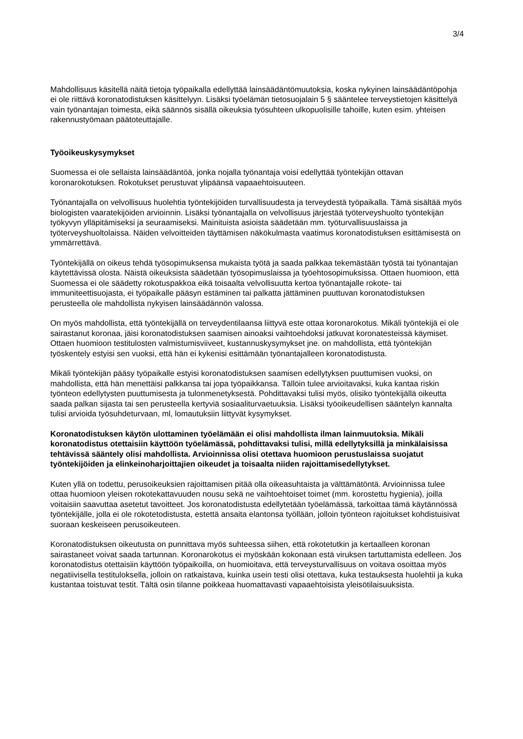3/4
Mahdollisuus käsitellä näitä tietoja työpaikalla edellyttää lainsäädäntömuutoksia, koska nykyinen lainsäädäntöpohja ei ole riittävä koronatodistuksen käsittelyyn. Lisäksi työelämän tietosuojalain 5 § sääntelee terveystietojen käsittelyä vain työnantajan toimesta, eikä säännös sisällä oikeuksia työsuhteen ulkopuolisille tahoille, kuten esim. yhteisen rakennustyömaan päätoteuttajalle.
Työoikeuskysymykset
Suomessa ei ole sellaista lainsäädäntöä, jonka nojalla työnantaja voisi edellyttää työntekijän ottavan koronarokotuksen. Rokotukset perustuvat ylipäänsä vapaaehtoisuuteen.
Työnantajalla on velvollisuus huolehtia työntekijöiden turvallisuudesta ja terveydestä työpaikalla. Tämä sisältää myös biologisten vaaratekijöiden arvioinnin. Lisäksi työnantajalla on velvollisuus järjestää työterveyshuolto työntekijän työkyvyn ylläpitämiseksi ja seuraamiseksi. Mainituista asioista säädetään mm. työturvallisuuslaissa ja työterveyshuoltolaissa. Näiden velvoitteiden täyttämisen näkökulmasta vaatimus koronatodistuksen esittämisestä on ymmärrettävä.
Työntekijällä on oikeus tehdä työsopimuksensa mukaista työtä ja saada palkkaa tekemästään työstä tai työnantajan käytettävissä olosta. Näistä oikeuksista säädetään työsopimuslaissa ja työehtosopimuksissa. Ottaen huomioon, että Suomessa ei ole säädetty rokotuspakkoa eikä toisaalta velvollisuutta kertoa työnantajalle rokote- tai immuniteettisuojasta, ei työpaikalle pääsyn estäminen tai palkatta jättäminen puuttuvan koronatodistuksen perusteella ole mahdollista nykyisen lainsäädännön valossa.
On myös mahdollista, että työntekijällä on terveydentilaansa liittyvä este ottaa koronarokotus. Mikäli työntekijä ei ole sairastanut koronaa, jäisi koronatodistuksen saamisen ainoaksi vaihtoehdoksi jatkuvat koronatesteissä käymiset. Ottaen huomioon testitulosten valmistumisviiveet, kustannuskysymykset jne. on mahdollista, että työntekijän työskentely estyisi sen vuoksi, että hän ei kykenisi esittämään työnantajalleen koronatodistusta.
Mikäli työntekijän pääsy työpaikalle estyisi koronatodistuksen saamisen edellytyksen puuttumisen vuoksi, on mahdollista, että hän menettäisi palkkansa tai jopa työpaikkansa. Tällöin tulee arvioitavaksi, kuka kantaa riskin työnteon edellytysten puuttumisesta ja tulonmenetyksestä. Pohdittavaksi tulisi myös, olisiko työntekijällä oikeutta saada palkan sijasta tai sen perusteella kertyviä sosiaaliturvaetuuksia. Lisäksi työoikeudellisen sääntelyn kannalta tulisi arvioida työsuhdeturvaan, ml, lomautuksiin liittyvät kysymykset.
Koronatodistuksen käytön ulottaminen työelämään ei olisi mahdollista ilman lainmuutoksia. Mikäli koronatodistus otettaisiin käyttöön työelämässä, pohdittavaksi tulisi, millä edellytyksillä ja minkälaisissa tehtävissä sääntely olisi mahdollista. Arvioinnissa olisi otettava huomioon perustuslaissa suojatut työntekijöiden ja elinkeinoharjoittajien oikeudet ja toisaalta niiden rajoittamisedellytykset.
Kuten yllä on todettu, perusoikeuksien rajoittamisen pitää olla oikeasuhtaista ja välttämätöntä. Arvioinnissa tulee ottaa huomioon yleisen rokotekattavuuden nousu sekä ne vaihtoehtoiset toimet (mm. korostettu hygienia), joilla voitaisiin saavuttaa asetetut tavoitteet. Jos koronatodistusta edellytetään työelämässä, tarkoittaa tämä käytännössä työntekijälle, jolla ei ole rokotetodistusta, estettä ansaita elantonsa työllään, jolloin työnteon rajoitukset kohdistuisivat suoraan keskeiseen perusoikeuteen.
Koronatodistuksen oikeutusta on punnittava myös suhteessa siihen, että rokotetutkin ja kertaalleen koronan sairastaneet voivat saada tartunnan. Koronarokotus ei myöskään kokonaan estä viruksen tartuttamista edelleen. Jos koronatodistus otettaisiin käyttöön työpaikoilla, on huomioitava, että terveysturvallisuus on voitava osoittaa myös negatiivisella testituloksella, jolloin on ratkaistava, kuinka usein testi olisi otettava, kuka testauksesta huolehtii ja kuka kustantaa toistuvat testit. Tältä osin tilanne poikkeaa huomattavasti vapaaehtoisista yleisötilaisuuksista.